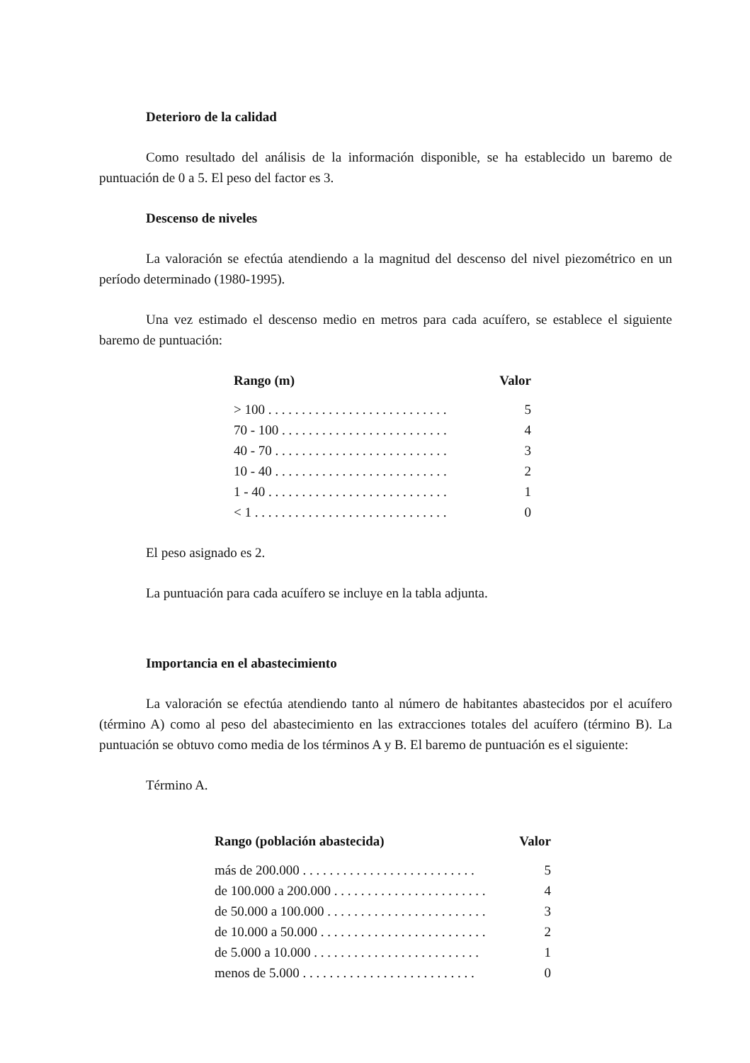Deterioro de la calidad
Como resultado del análisis de la información disponible, se ha establecido un baremo de puntuación de 0 a 5. El peso del factor es 3.
Descenso de niveles
La valoración se efectúa atendiendo a la magnitud del descenso del nivel piezométrico en un período determinado (1980-1995).
Una vez estimado el descenso medio en metros para cada acuífero, se establece el siguiente baremo de puntuación:
| Rango (m) | Valor |
| --- | --- |
| > 100 . . . . . . . . . . . . . . . . . . . . . . . . . . . | 5 |
| 70 - 100 . . . . . . . . . . . . . . . . . . . . . . . . . | 4 |
| 40 - 70 . . . . . . . . . . . . . . . . . . . . . . . . . . | 3 |
| 10 - 40 . . . . . . . . . . . . . . . . . . . . . . . . . . | 2 |
| 1 - 40 . . . . . . . . . . . . . . . . . . . . . . . . . . . | 1 |
| < 1 . . . . . . . . . . . . . . . . . . . . . . . . . . . . . | 0 |
El peso asignado es 2.
La puntuación para cada acuífero se incluye en la tabla adjunta.
Importancia en el abastecimiento
La valoración se efectúa atendiendo tanto al número de habitantes abastecidos por el acuífero (término A) como al peso del abastecimiento en las extracciones totales del acuífero (término B). La puntuación se obtuvo como media de los términos A y B. El baremo de puntuación es el siguiente:
Término A.
| Rango (población abastecida) | Valor |
| --- | --- |
| más de 200.000 . . . . . . . . . . . . . . . . . . . . . . . . . . | 5 |
| de 100.000 a 200.000 . . . . . . . . . . . . . . . . . . . . . . . | 4 |
| de 50.000 a 100.000 . . . . . . . . . . . . . . . . . . . . . . . . | 3 |
| de 10.000 a 50.000 . . . . . . . . . . . . . . . . . . . . . . . . . | 2 |
| de 5.000 a 10.000 . . . . . . . . . . . . . . . . . . . . . . . . . | 1 |
| menos de 5.000 . . . . . . . . . . . . . . . . . . . . . . . . . . | 0 |